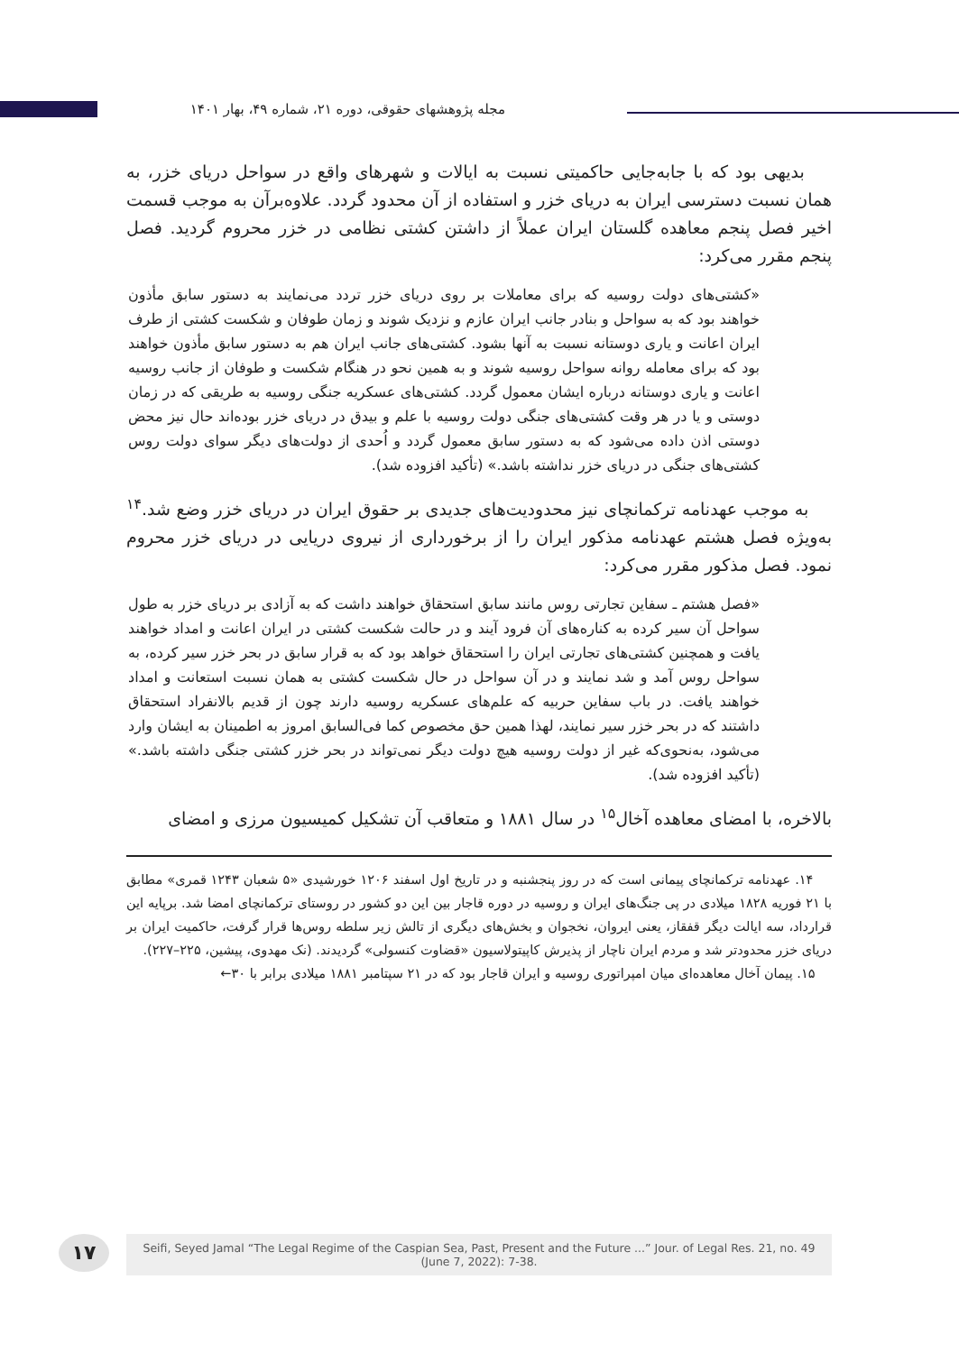مجله پژوهشهای حقوقی، دوره ۲۱، شماره ۴۹، بهار ۱۴۰۱
بدیهی بود که با جابه‌جایی حاکمیتی نسبت به ایالات و شهرهای واقع در سواحل دریای خزر، به همان نسبت دسترسی ایران به دریای خزر و استفاده از آن محدود گردد. علاوه‌برآن به موجب قسمت اخیر فصل پنجم معاهده گلستان ایران عملاً از داشتن کشتی نظامی در خزر محروم گردید. فصل پنجم مقرر می‌کرد:
«کشتی‌های دولت روسیه که برای معاملات بر روی دریای خزر تردد می‌نمایند به دستور سابق مأذون خواهند بود که به سواحل و بنادر جانب ایران عازم و نزدیک شوند و زمان طوفان و شکست کشتی از طرف ایران اعانت و یاری دوستانه نسبت به آنها بشود. کشتی‌های جانب ایران هم به دستور سابق مأذون خواهند بود که برای معامله روانه سواحل روسیه شوند و به همین نحو در هنگام شکست و طوفان از جانب روسیه اعانت و یاری دوستانه درباره ایشان معمول گردد. کشتی‌های عسکریه جنگی روسیه به طریقی که در زمان دوستی و یا در هر وقت کشتی‌های جنگی دولت روسیه با علم و بیدق در دریای خزر بوده‌اند حال نیز محض دوستی اذن داده می‌شود که به دستور سابق معمول گردد و اُحدی از دولت‌های دیگر سوای دولت روس کشتی‌های جنگی در دریای خزر نداشته باشد.» (تأکید افزوده شد).
به موجب عهدنامه ترکمانچای نیز محدودیت‌های جدیدی بر حقوق ایران در دریای خزر وضع شد.<sup>۱۴</sup> به‌ویژه فصل هشتم عهدنامه مذکور ایران را از برخورداری از نیروی دریایی در دریای خزر محروم نمود. فصل مذکور مقرر می‌کرد:
«فصل هشتم ـ سفاین تجارتی روس مانند سابق استحقاق خواهند داشت که به آزادی بر دریای خزر به طول سواحل آن سیر کرده به کناره‌های آن فرود آیند و در حالت شکست کشتی در ایران اعانت و امداد خواهند یافت و همچنین کشتی‌های تجارتی ایران را استحقاق خواهد بود که به قرار سابق در بحر خزر سیر کرده، به سواحل روس آمد و شد نمایند و در آن سواحل در حال شکست کشتی به همان نسبت استعانت و امداد خواهند یافت. در باب سفاین حربیه که علم‌های عسکریه روسیه دارند چون از قدیم بالانفراد استحقاق داشتند که در بحر خزر سیر نمایند، لهذا همین حق مخصوص کما فی‌السابق امروز به اطمینان به ایشان وارد می‌شود، به‌نحوی‌که غیر از دولت روسیه هیچ دولت دیگر نمی‌تواند در بحر خزر کشتی جنگی داشته باشد.» (تأکید افزوده شد).
بالاخره، با امضای معاهده آخال<sup>۱۵</sup> در سال ۱۸۸۱ و متعاقب آن تشکیل کمیسیون مرزی و امضای
۱۴. عهدنامه ترکمانچای پیمانی است که در روز پنجشنبه و در تاریخ اول اسفند ۱۲۰۶ خورشیدی «۵ شعبان ۱۲۴۳ قمری» مطابق با ۲۱ فوریه ۱۸۲۸ میلادی در پی جنگ‌های ایران و روسیه در دوره قاجار بین این دو کشور در روستای ترکمانچای امضا شد. برپایه این قرارداد، سه ایالت دیگر قفقاز، یعنی ایروان، نخجوان و بخش‌های دیگری از تالش زیر سلطه روس‌ها قرار گرفت، حاکمیت ایران بر دریای خزر محدودتر شد و مردم ایران ناچار از پذیرش کاپیتولاسیون «قضاوت کنسولی» گردیدند. (نک مهدوی، پیشین، ۲۲۵–۲۲۷).
۱۵. پیمان آخال معاهده‌ای میان امپراتوری روسیه و ایران قاجار بود که در ۲۱ سپتامبر ۱۸۸۱ میلادی برابر با ۳۰←
۱۷
Seifi, Seyed Jamal “The Legal Regime of the Caspian Sea, Past, Present and the Future ...” Jour. of Legal Res. 21, no. 49
(June 7, 2022): 7-38.